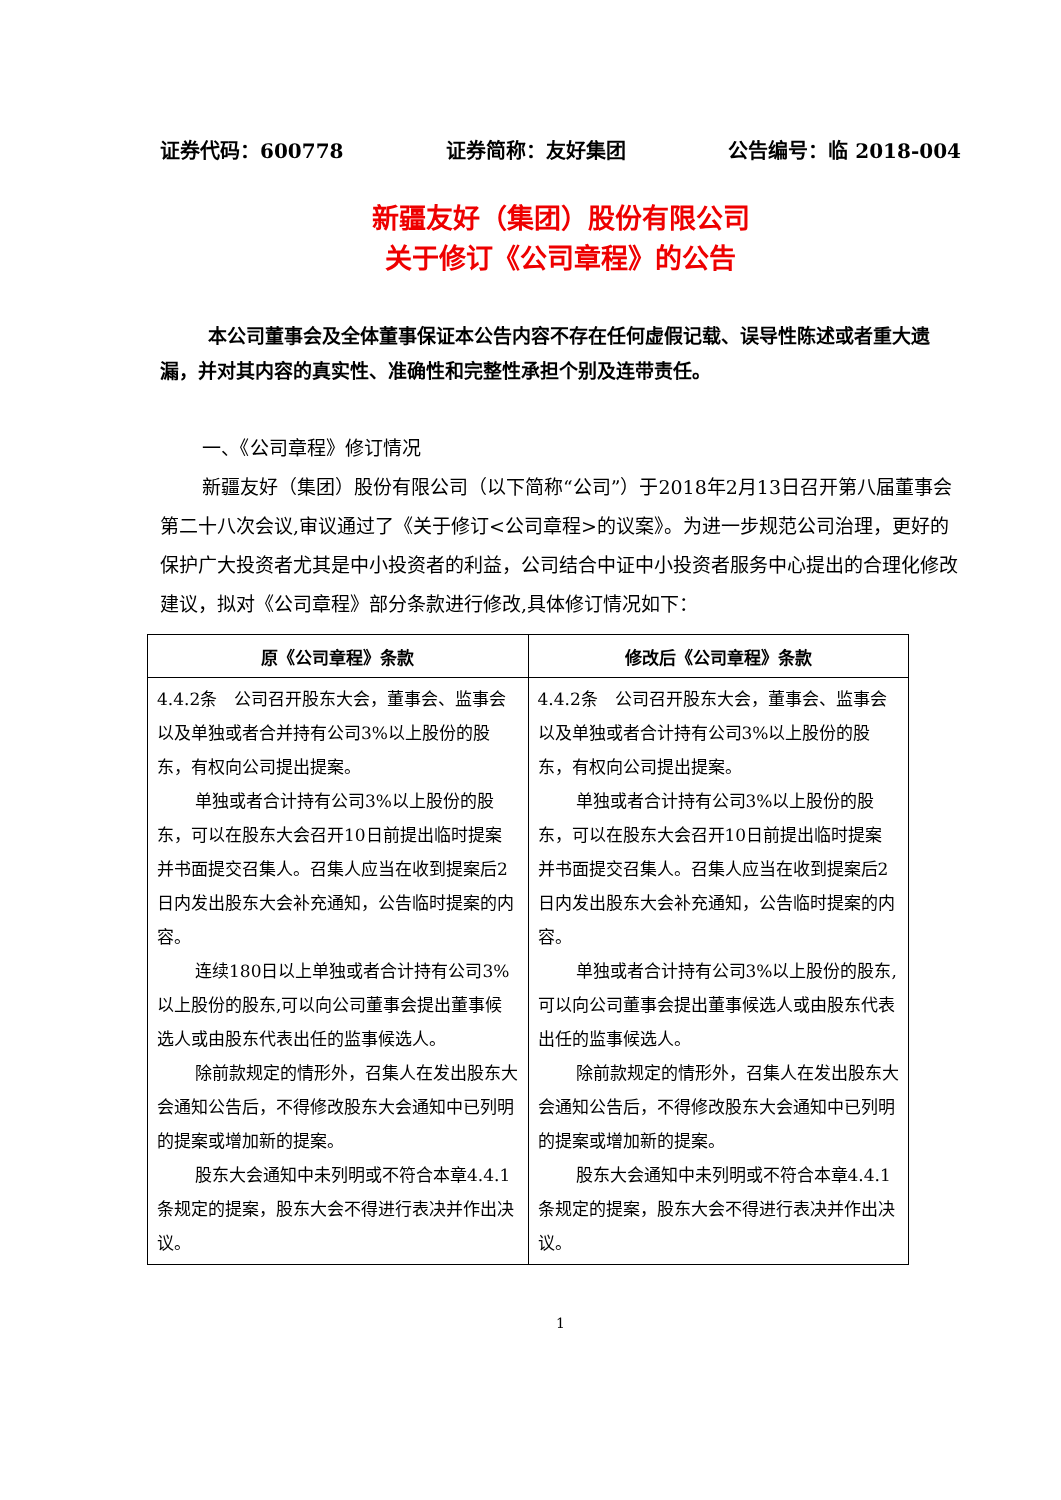证券代码：600778 证券简称：友好集团 公告编号：临 2018-004
新疆友好（集团）股份有限公司
关于修订《公司章程》的公告
本公司董事会及全体董事保证本公告内容不存在任何虚假记载、误导性陈述或者重大遗漏，并对其内容的真实性、准确性和完整性承担个别及连带责任。
一、《公司章程》修订情况
新疆友好（集团）股份有限公司（以下简称“公司”）于2018年2月13日召开第八届董事会第二十八次会议,审议通过了《关于修订<公司章程>的议案》。为进一步规范公司治理，更好的保护广大投资者尤其是中小投资者的利益，公司结合中证中小投资者服务中心提出的合理化修改建议，拟对《公司章程》部分条款进行修改,具体修订情况如下：
| 原《公司章程》条款 | 修改后《公司章程》条款 |
| --- | --- |
| 4.4.2条 公司召开股东大会，董事会、监事会以及单独或者合并持有公司3%以上股份的股东，有权向公司提出提案。 单独或者合计持有公司3%以上股份的股东，可以在股东大会召开10日前提出临时提案并书面提交召集人。召集人应当在收到提案后2日内发出股东大会补充通知，公告临时提案的内容。 连续180日以上单独或者合计持有公司3%以上股份的股东,可以向公司董事会提出董事候选人或由股东代表出任的监事候选人。 除前款规定的情形外，召集人在发出股东大会通知公告后，不得修改股东大会通知中已列明的提案或增加新的提案。 股东大会通知中未列明或不符合本章4.4.1条规定的提案，股东大会不得进行表决并作出决议。 | 4.4.2条 公司召开股东大会，董事会、监事会以及单独或者合计持有公司3%以上股份的股东，有权向公司提出提案。 单独或者合计持有公司3%以上股份的股东，可以在股东大会召开10日前提出临时提案并书面提交召集人。召集人应当在收到提案后2日内发出股东大会补充通知，公告临时提案的内容。 单独或者合计持有公司3%以上股份的股东,可以向公司董事会提出董事候选人或由股东代表出任的监事候选人。 除前款规定的情形外，召集人在发出股东大会通知公告后，不得修改股东大会通知中已列明的提案或增加新的提案。 股东大会通知中未列明或不符合本章4.4.1条规定的提案，股东大会不得进行表决并作出决议。 |
1